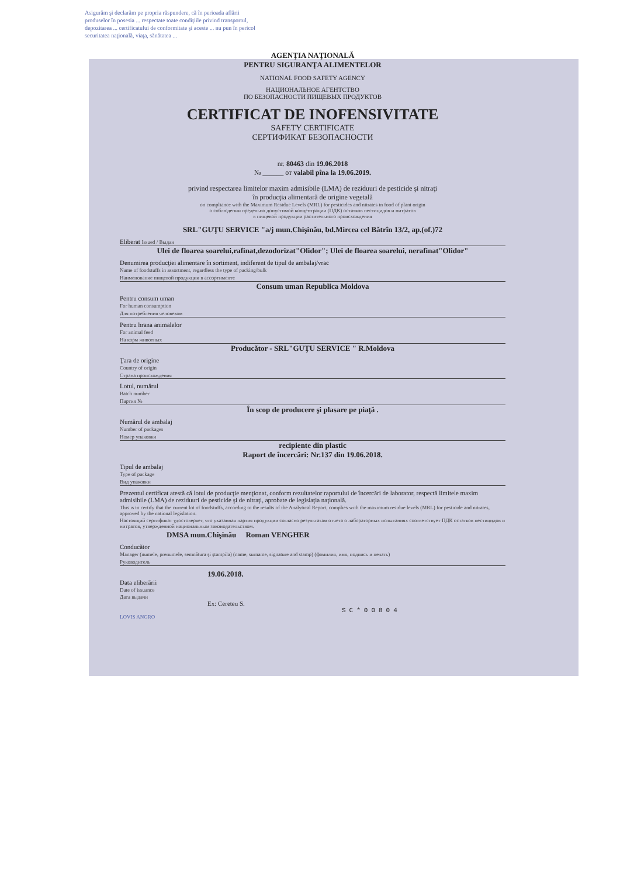Asigurăm şi declarăm pe propria răspundere, că în perioada aflării produselor în posesia ... respectate toate condiţiile privind transportul, depozitarea ... certificatului de conformitate şi aceste ... nu pun în pericol securitatea naţională, viaţa, sănătatea ...
AGENŢIA NAŢIONALĂ
PENTRU SIGURANŢA ALIMENTELOR
NATIONAL FOOD SAFETY AGENCY
НАЦИОНАЛЬНОЕ АГЕНТСТВО
ПО БЕЗОПАСНОСТИ ПИЩЕВЫХ ПРОДУКТОВ
CERTIFICAT DE INOFENSIVITATE
SAFETY CERTIFICATE
СЕРТИФИКАТ БЕЗОПАСНОСТИ
nr. 80463 din 19.06.2018
№ ______ от valabil pîna la 19.06.2019.
privind respectarea limitelor maxim admisibile (LMA) de reziduuri de pesticide şi nitraţi
în producţia alimentară de origine vegetală
on compliance with the Maximum Residue Levels (MRL) for pesticides and nitrates in food of plant origin
о соблюдении предельно допустимой концентрации (ПДК) остатков пестицидов и нитратов
в пищевой продукции растительного происхождения
SRL"GUŢU SERVICE "a/j mun.Chişinău, bd.Mircea cel Bătrîn 13/2, ap.(of.)72
Eliberat Issued / Выдан
Ulei de floarea soarelui,rafinat,dezodorizat"Olidor"; Ulei de floarea soarelui, nerafinat"Olidor"
Denumirea producţiei alimentare în sortiment, indiferent de tipul de ambalaj/vrac
Name of foodstuffs in assortment, regardless the type of packing/bulk
Наименование пищевой продукции в ассортименте
Consum uman Republica Moldova
Pentru consum uman
For human consumption
Для потребления человеком
Pentru hrana animalelor
For animal feed
На корм животных
Producător - SRL"GUŢU SERVICE " R.Moldova
Ţara de origine
Country of origin
Страна происхождения
Lotul, numărul
Batch number
Партия №
În scop de producere şi plasare pe piaţă .
Numărul de ambalaj
Number of packages
Номер упаковки
recipiente din plastic
Raport de încercări: Nr.137 din 19.06.2018.
Tipul de ambalaj
Type of package
Вид упаковки
Prezentul certificat atestă că lotul de producţie menţionat, conform rezultatelor raportului de încercări de laborator, respectă limitele maxim admisibile (LMA) de reziduuri de pesticide şi de nitraţi, aprobate de legislaţia naţională.
This is to certify that the current lot of foodstuffs, according to the results of the Analytical Report, complies with the maximum residue levels (MRL) for pesticide and nitrates, approved by the national legislation.
Настоящий сертификат удостоверяет, что указанная партия продукции согласно результатам отчета о лабораторных испытаниях соответствует ПДК остатков пестицидов и нитратов, утвержденной национальным законодательством.
DMSA mun.Chişinău Roman VENGHER
Conducător
Manager (numele, prenumele, semnătura şi ştampila) (name, surname, signature and stamp) (фамилия, имя, подпись и печать)
Руководитель
19.06.2018.
Data eliberării
Date of issuance
Дата выдачи
Ex: Cereteu S.
SC*00804
LOVIS ANGRO